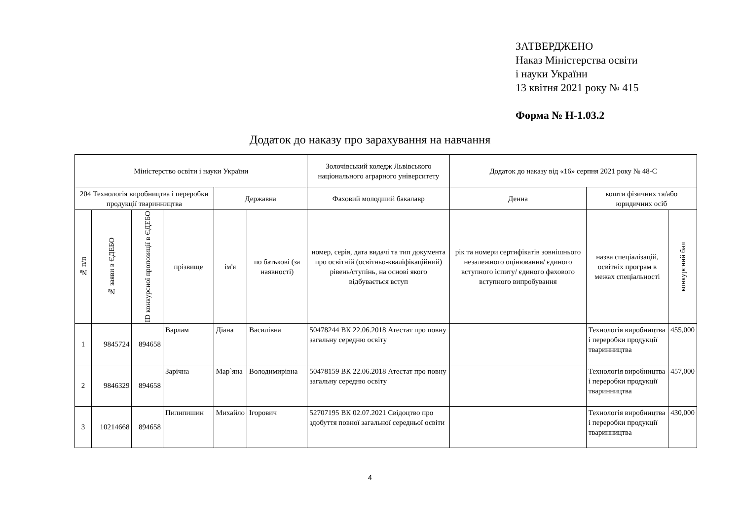ЗАТВЕРДЖЕНО
Наказ Міністерства освіти
і науки України
13 квітня 2021 року № 415
Форма № Н-1.03.2
Додаток до наказу про зарахування на навчання
| Міністерство освіти і науки України | | | | | | Золочівський коледж Львівського національного аграрного університету | Додаток до наказу від «16» серпня 2021 року № 48-С | | |
| 204 Технологія виробництва і переробки продукції тваринництва | | | | Державна | | Фаховий молодший бакалавр | Денна | кошти фізичних та/або юридичних осіб | |
| № п/п | № заяви в ЄДЕБО | ID конкурсної пропозиції в ЄДЕБО | прізвище | ім'я | по батькові (за наявності) | номер, серія, дата видачі та тип документа про освітній (освітньо-кваліфікаційний) рівень/ступінь, на основі якого відбувається вступ | рік та номери сертифікатів зовнішнього незалежного оцінювання/ єдиного вступного іспиту/ єдиного фахового вступного випробування | назва спеціалізацій, освітніх програм в межах спеціальності | конкурсний бал |
| 1 | 9845724 | 894658 | Варлам | Діана | Василівна | 50478244 ВК 22.06.2018 Атестат про повну загальну середню освіту | | Технологія виробництва і переробки продукції тваринництва | 455,000 |
| 2 | 9846329 | 894658 | Зарічна | Мар`яна | Володимирівна | 50478159 ВК 22.06.2018 Атестат про повну загальну середню освіту | | Технологія виробництва і переробки продукції тваринництва | 457,000 |
| 3 | 10214668 | 894658 | Пилипишин | Михайло | Ігорович | 52707195 ВК 02.07.2021 Свідоцтво про здобуття повної загальної середньої освіти | | Технологія виробництва і переробки продукції тваринництва | 430,000 |
4